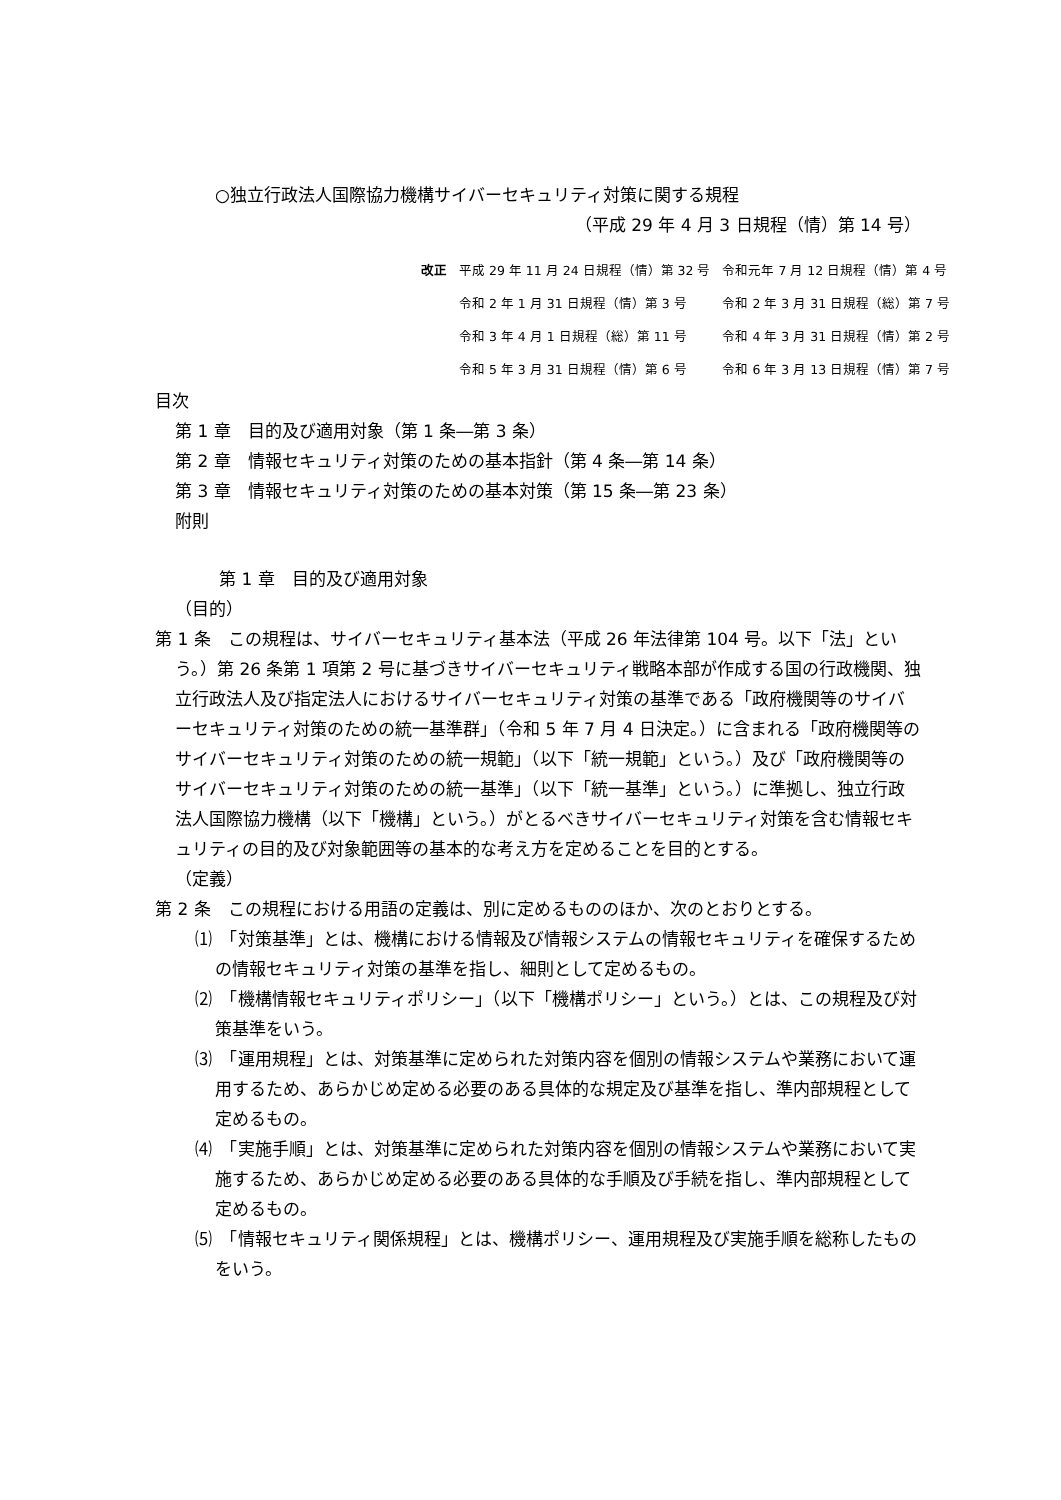○独立行政法人国際協力機構サイバーセキュリティ対策に関する規程
（平成 29 年 4 月 3 日規程（情）第 14 号）
| 改正 | 平成 29 年 11 月 24 日規程（情）第 32 号 | 令和元年 7 月 12 日規程（情）第 4 号 |
| | 令和 2 年 1 月 31 日規程（情）第 3 号 | 令和 2 年 3 月 31 日規程（総）第 7 号 |
| | 令和 3 年 4 月 1 日規程（総）第 11 号 | 令和 4 年 3 月 31 日規程（情）第 2 号 |
| | 令和 5 年 3 月 31 日規程（情）第 6 号 | 令和 6 年 3 月 13 日規程（情）第 7 号 |
目次
第 1 章　目的及び適用対象（第 1 条―第 3 条）
第 2 章　情報セキュリティ対策のための基本指針（第 4 条―第 14 条）
第 3 章　情報セキュリティ対策のための基本対策（第 15 条―第 23 条）
附則
第 1 章　目的及び適用対象
（目的）
第 1 条　この規程は、サイバーセキュリティ基本法（平成 26 年法律第 104 号。以下「法」という。）第 26 条第 1 項第 2 号に基づきサイバーセキュリティ戦略本部が作成する国の行政機関、独立行政法人及び指定法人におけるサイバーセキュリティ対策の基準である「政府機関等のサイバーセキュリティ対策のための統一基準群」（令和 5 年 7 月 4 日決定。）に含まれる「政府機関等のサイバーセキュリティ対策のための統一規範」（以下「統一規範」という。）及び「政府機関等のサイバーセキュリティ対策のための統一基準」（以下「統一基準」という。）に準拠し、独立行政法人国際協力機構（以下「機構」という。）がとるべきサイバーセキュリティ対策を含む情報セキュリティの目的及び対象範囲等の基本的な考え方を定めることを目的とする。
（定義）
第 2 条　この規程における用語の定義は、別に定めるもののほか、次のとおりとする。
⑴　「対策基準」とは、機構における情報及び情報システムの情報セキュリティを確保するための情報セキュリティ対策の基準を指し、細則として定めるもの。
⑵　「機構情報セキュリティポリシー」（以下「機構ポリシー」という。）とは、この規程及び対策基準をいう。
⑶　「運用規程」とは、対策基準に定められた対策内容を個別の情報システムや業務において運用するため、あらかじめ定める必要のある具体的な規定及び基準を指し、準内部規程として定めるもの。
⑷　「実施手順」とは、対策基準に定められた対策内容を個別の情報システムや業務において実施するため、あらかじめ定める必要のある具体的な手順及び手続を指し、準内部規程として定めるもの。
⑸　「情報セキュリティ関係規程」とは、機構ポリシー、運用規程及び実施手順を総称したものをいう。